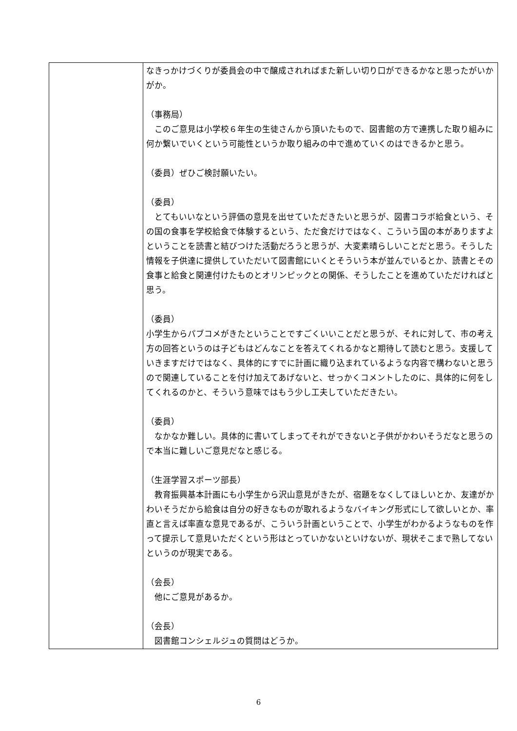| | なきっかけづくりが委員会の中で醸成されればまた新しい切り口ができるかなと思ったがいかがか。 （事務局） このご意見は小学校６年生の生徒さんから頂いたもので、図書館の方で連携した取り組みに何か繋いでいくという可能性というか取り組みの中で進めていくのはできるかと思う。 （委員）ぜひご検討願いたい。 （委員） とてもいいなという評価の意見を出せていただきたいと思うが、図書コラボ給食という、その国の食事を学校給食で体験するという、ただ食だけではなく、こういう国の本がありますよということを読書と結びつけた活動だろうと思うが、大変素晴らしいことだと思う。そうした情報を子供達に提供していただいて図書館にいくとそういう本が並んでいるとか、読書とその食事と給食と関連付けたものとオリンピックとの関係、そうしたことを進めていただければと思う。 （委員） 小学生からパブコメがきたということですごくいいことだと思うが、それに対して、市の考え方の回答というのは子どもはどんなことを答えてくれるかなと期待して読むと思う。支援していきますだけではなく、具体的にすでに計画に織り込まれているような内容で構わないと思うので関連していることを付け加えてあげないと、せっかくコメントしたのに、具体的に何をしてくれるのかと、そういう意味ではもう少し工夫していただきたい。 （委員） なかなか難しい。具体的に書いてしまってそれができないと子供がかわいそうだなと思うので本当に難しいご意見だなと感じる。 （生涯学習スポーツ部長） 教育振興基本計画にも小学生から沢山意見がきたが、宿題をなくしてほしいとか、友達がかわいそうだから給食は自分の好きなものが取れるようなバイキング形式にして欲しいとか、率直と言えば率直な意見であるが、こういう計画ということで、小学生がわかるようなものを作って提示して意見いただくという形はとっていかないといけないが、現状そこまで熟してないというのが現実である。 （会長） 他にご意見があるか。 （会長） 図書館コンシェルジュの質問はどうか。 |
6